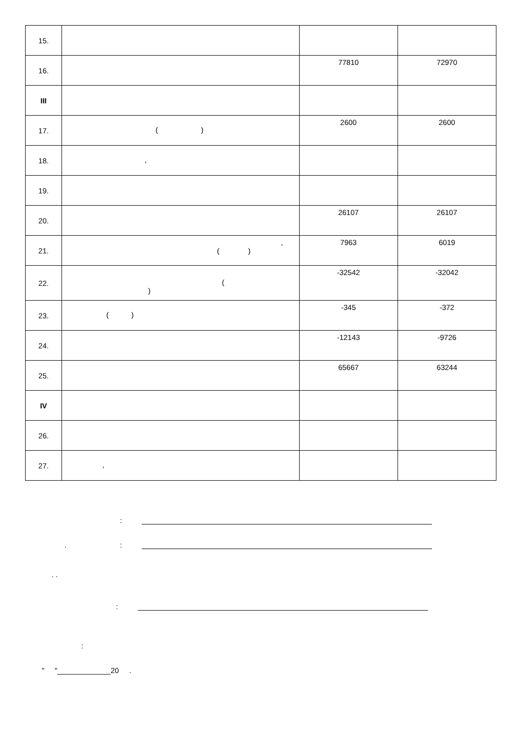| 15. | | | |
| 16. | | 77810 | 72970 |
| III | | | |
| 17. | ( ) | 2600 | 2600 |
| 18. | , | | |
| 19. | | | |
| 20. | | 26107 | 26107 |
| 21. | , ( ) | 7963 | 6019 |
| 22. | ( ) | -32542 | -32042 |
| 23. | ( ) | -345 | -372 |
| 24. | | -12143 | -9726 |
| 25. | | 65667 | 63244 |
| IV | | | |
| 26. | | | |
| 27. | , | | |
:
. :
. .
:
:
" "_____________20 .